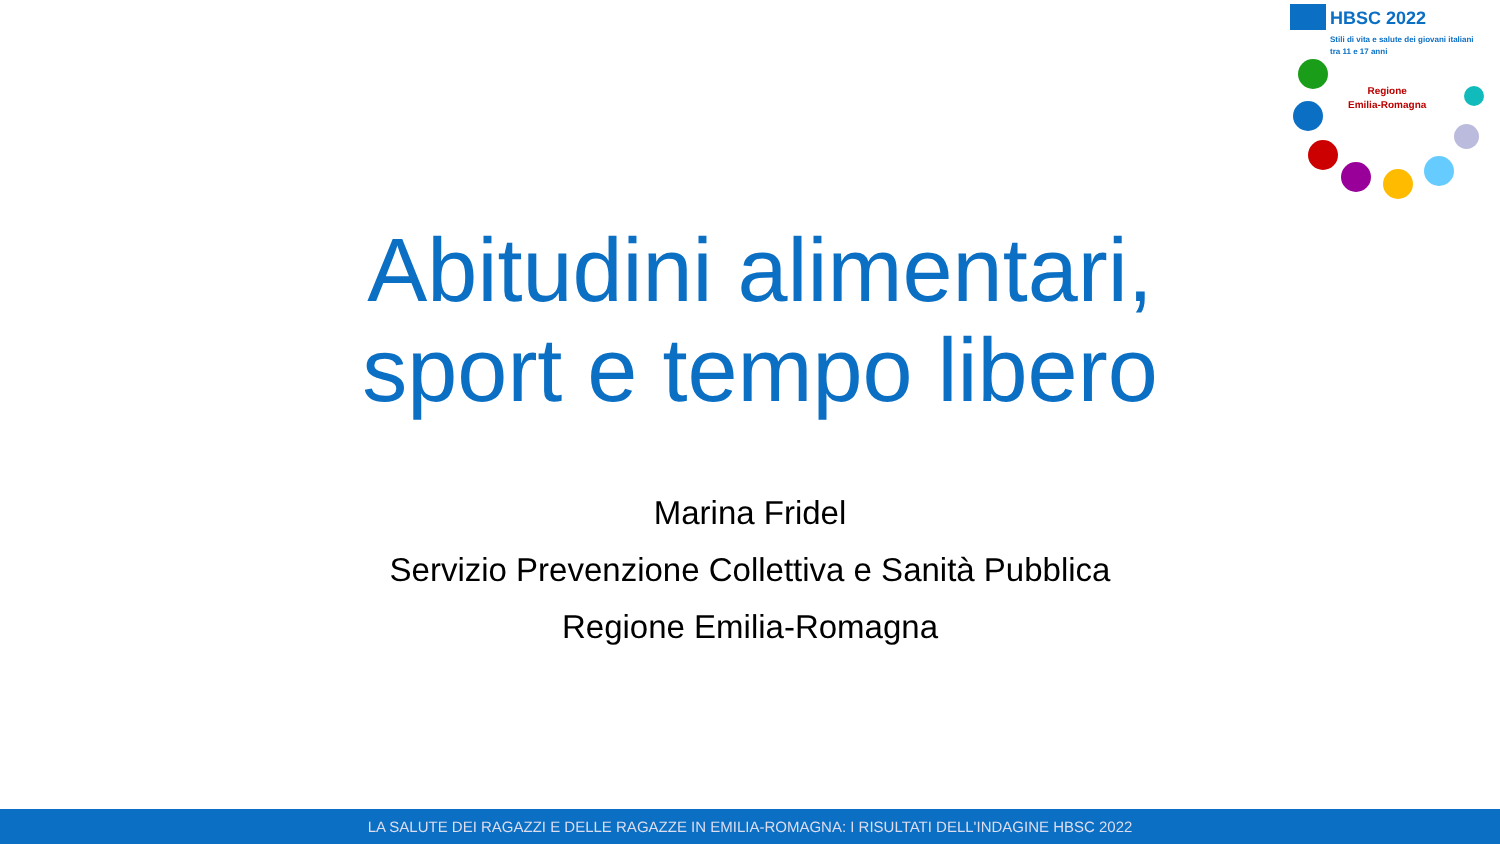HBSC 2022
Stili di vita e salute dei giovani italiani
tra 11 e 17 anni
Regione
Emilia-Romagna
Abitudini alimentari, sport e tempo libero
Marina Fridel
Servizio Prevenzione Collettiva e Sanità Pubblica
Regione Emilia-Romagna
LA SALUTE DEI RAGAZZI E DELLE RAGAZZE IN EMILIA-ROMAGNA: I RISULTATI DELL'INDAGINE HBSC 2022